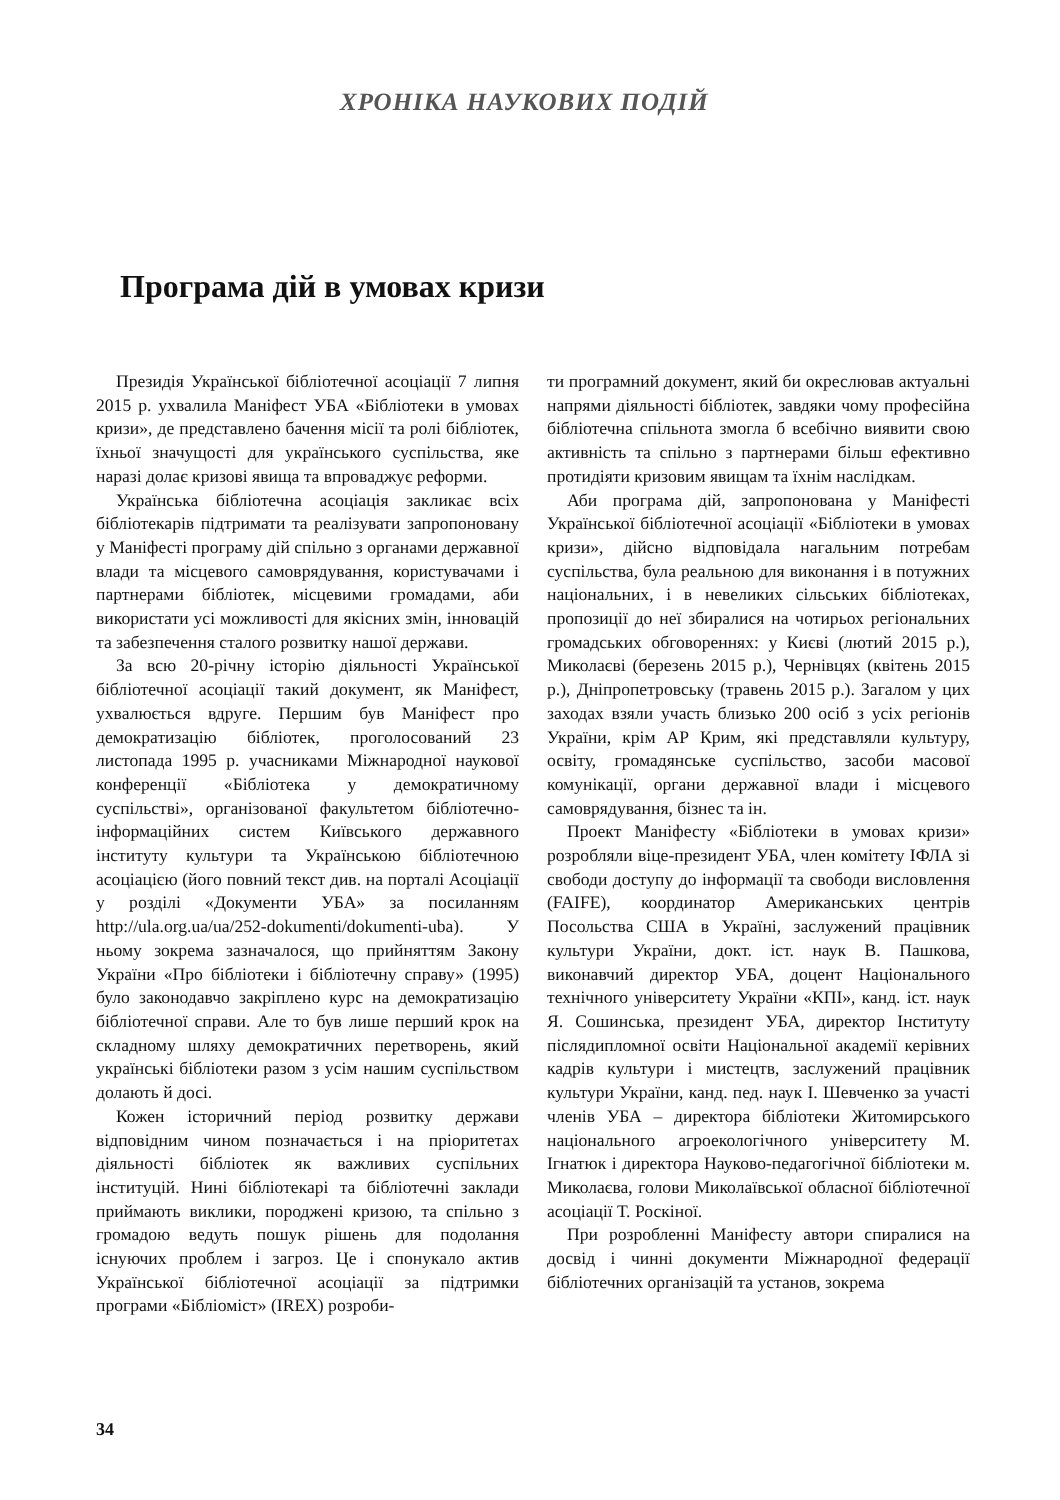ХРОНІКА НАУКОВИХ ПОДІЙ
Програма дій в умовах кризи
Президія Української бібліотечної асоціації 7 липня 2015 р. ухвалила Маніфест УБА «Бібліотеки в умовах кризи», де представлено бачення місії та ролі бібліотек, їхньої значущості для українського суспільства, яке наразі долає кризові явища та впроваджує реформи.
Українська бібліотечна асоціація закликає всіх бібліотекарів підтримати та реалізувати запропоновану у Маніфесті програму дій спільно з органами державної влади та місцевого самоврядування, користувачами і партнерами бібліотек, місцевими громадами, аби використати усі можливості для якісних змін, інновацій та забезпечення сталого розвитку нашої держави.
За всю 20-річну історію діяльності Української бібліотечної асоціації такий документ, як Маніфест, ухвалюється вдруге. Першим був Маніфест про демократизацію бібліотек, проголосований 23 листопада 1995 р. учасниками Міжнародної наукової конференції «Бібліотека у демократичному суспільстві», організованої факультетом бібліотечно-інформаційних систем Київського державного інституту культури та Українською бібліотечною асоціацією (його повний текст див. на порталі Асоціації у розділі «Документи УБА» за посиланням http://ula.org.ua/ua/252-dokumenti/dokumenti-uba). У ньому зокрема зазначалося, що прийняттям Закону України «Про бібліотеки і бібліотечну справу» (1995) було законодавчо закріплено курс на демократизацію бібліотечної справи. Але то був лише перший крок на складному шляху демократичних перетворень, який українські бібліотеки разом з усім нашим суспільством долають й досі.
Кожен історичний період розвитку держави відповідним чином позначається і на пріоритетах діяльності бібліотек як важливих суспільних інституцій. Нині бібліотекарі та бібліотечні заклади приймають виклики, породжені кризою, та спільно з громадою ведуть пошук рішень для подолання існуючих проблем і загроз. Це і спонукало актив Української бібліотечної асоціації за підтримки програми «Бібліоміст» (IREX) розроби-
ти програмний документ, який би окреслював актуальні напрями діяльності бібліотек, завдяки чому професійна бібліотечна спільнота змогла б всебічно виявити свою активність та спільно з партнерами більш ефективно протидіяти кризовим явищам та їхнім наслідкам.
Аби програма дій, запропонована у Маніфесті Української бібліотечної асоціації «Бібліотеки в умовах кризи», дійсно відповідала нагальним потребам суспільства, була реальною для виконання і в потужних національних, і в невеликих сільських бібліотеках, пропозиції до неї збиралися на чотирьох регіональних громадських обговореннях: у Києві (лютий 2015 р.), Миколаєві (березень 2015 р.), Чернівцях (квітень 2015 р.), Дніпропетровську (травень 2015 р.). Загалом у цих заходах взяли участь близько 200 осіб з усіх регіонів України, крім АР Крим, які представляли культуру, освіту, громадянське суспільство, засоби масової комунікації, органи державної влади і місцевого самоврядування, бізнес та ін.
Проект Маніфесту «Бібліотеки в умовах кризи» розробляли віце-президент УБА, член комітету ІФЛА зі свободи доступу до інформації та свободи висловлення (FAIFE), координатор Американських центрів Посольства США в Україні, заслужений працівник культури України, докт. іст. наук В. Пашкова, виконавчий директор УБА, доцент Національного технічного університету України «КПІ», канд. іст. наук Я. Сошинська, президент УБА, директор Інституту післядипломної освіти Національної академії керівних кадрів культури і мистецтв, заслужений працівник культури України, канд. пед. наук І. Шевченко за участі членів УБА – директора бібліотеки Житомирського національного агроекологічного університету М. Ігнатюк і директора Науково-педагогічної бібліотеки м. Миколаєва, голови Миколаївської обласної бібліотечної асоціації Т. Роскіної.
При розробленні Маніфесту автори спиралися на досвід і чинні документи Міжнародної федерації бібліотечних організацій та установ, зокрема
34